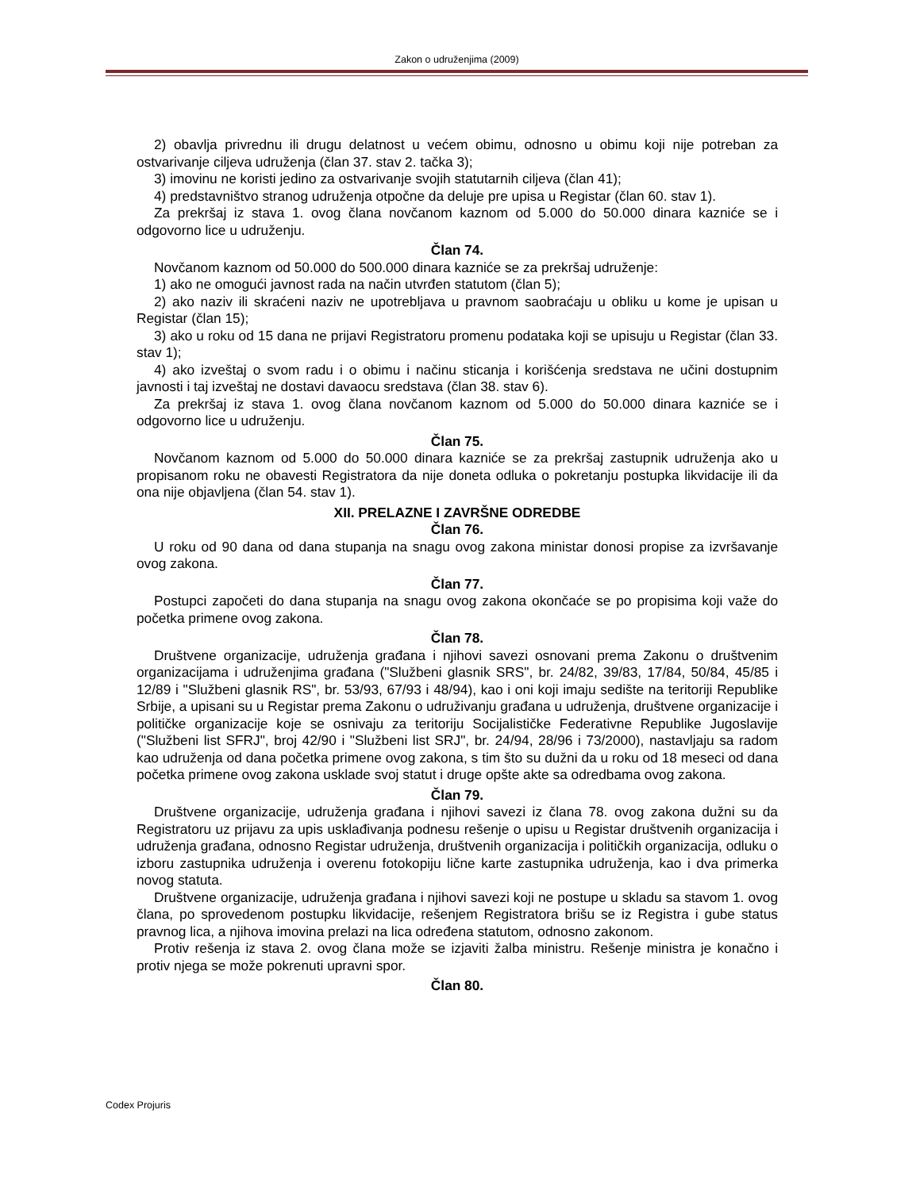Zakon o udruženjima (2009)
2) obavlja privrednu ili drugu delatnost u većem obimu, odnosno u obimu koji nije potreban za ostvarivanje ciljeva udruženja (član 37. stav 2. tačka 3);
3) imovinu ne koristi jedino za ostvarivanje svojih statutarnih ciljeva (član 41);
4) predstavništvo stranog udruženja otpočne da deluje pre upisa u Registar (član 60. stav 1).
Za prekršaj iz stava 1. ovog člana novčanom kaznom od 5.000 do 50.000 dinara kazniće se i odgovorno lice u udruženju.
Član 74.
Novčanom kaznom od 50.000 do 500.000 dinara kazniće se za prekršaj udruženje:
1) ako ne omogući javnost rada na način utvrđen statutom (član 5);
2) ako naziv ili skraćeni naziv ne upotrebljava u pravnom saobraćaju u obliku u kome je upisan u Registar (član 15);
3) ako u roku od 15 dana ne prijavi Registratoru promenu podataka koji se upisuju u Registar (član 33. stav 1);
4) ako izveštaj o svom radu i o obimu i načinu sticanja i korišćenja sredstava ne učini dostupnim javnosti i taj izveštaj ne dostavi davaocu sredstava (član 38. stav 6).
Za prekršaj iz stava 1. ovog člana novčanom kaznom od 5.000 do 50.000 dinara kazniće se i odgovorno lice u udruženju.
Član 75.
Novčanom kaznom od 5.000 do 50.000 dinara kazniće se za prekršaj zastupnik udruženja ako u propisanom roku ne obavesti Registratora da nije doneta odluka o pokretanju postupka likvidacije ili da ona nije objavljena (član 54. stav 1).
XII. PRELAZNE I ZAVRŠNE ODREDBE
Član 76.
U roku od 90 dana od dana stupanja na snagu ovog zakona ministar donosi propise za izvršavanje ovog zakona.
Član 77.
Postupci započeti do dana stupanja na snagu ovog zakona okončaće se po propisima koji važe do početka primene ovog zakona.
Član 78.
Društvene organizacije, udruženja građana i njihovi savezi osnovani prema Zakonu o društvenim organizacijama i udruženjima građana ("Službeni glasnik SRS", br. 24/82, 39/83, 17/84, 50/84, 45/85 i 12/89 i "Službeni glasnik RS", br. 53/93, 67/93 i 48/94), kao i oni koji imaju sedište na teritoriji Republike Srbije, a upisani su u Registar prema Zakonu o udruživanju građana u udruženja, društvene organizacije i političke organizacije koje se osnivaju za teritoriju Socijalističke Federativne Republike Jugoslavije ("Službeni list SFRJ", broj 42/90 i "Službeni list SRJ", br. 24/94, 28/96 i 73/2000), nastavljaju sa radom kao udruženja od dana početka primene ovog zakona, s tim što su dužni da u roku od 18 meseci od dana početka primene ovog zakona usklade svoj statut i druge opšte akte sa odredbama ovog zakona.
Član 79.
Društvene organizacije, udruženja građana i njihovi savezi iz člana 78. ovog zakona dužni su da Registratoru uz prijavu za upis usklađivanja podnesu rešenje o upisu u Registar društvenih organizacija i udruženja građana, odnosno Registar udruženja, društvenih organizacija i političkih organizacija, odluku o izboru zastupnika udruženja i overenu fotokopiju lične karte zastupnika udruženja, kao i dva primerka novog statuta.
Društvene organizacije, udruženja građana i njihovi savezi koji ne postupe u skladu sa stavom 1. ovog člana, po sprovedenom postupku likvidacije, rešenjem Registratora brišu se iz Registra i gube status pravnog lica, a njihova imovina prelazi na lica određena statutom, odnosno zakonom.
Protiv rešenja iz stava 2. ovog člana može se izjaviti žalba ministru. Rešenje ministra je konačno i protiv njega se može pokrenuti upravni spor.
Član 80.
Codex Projuris